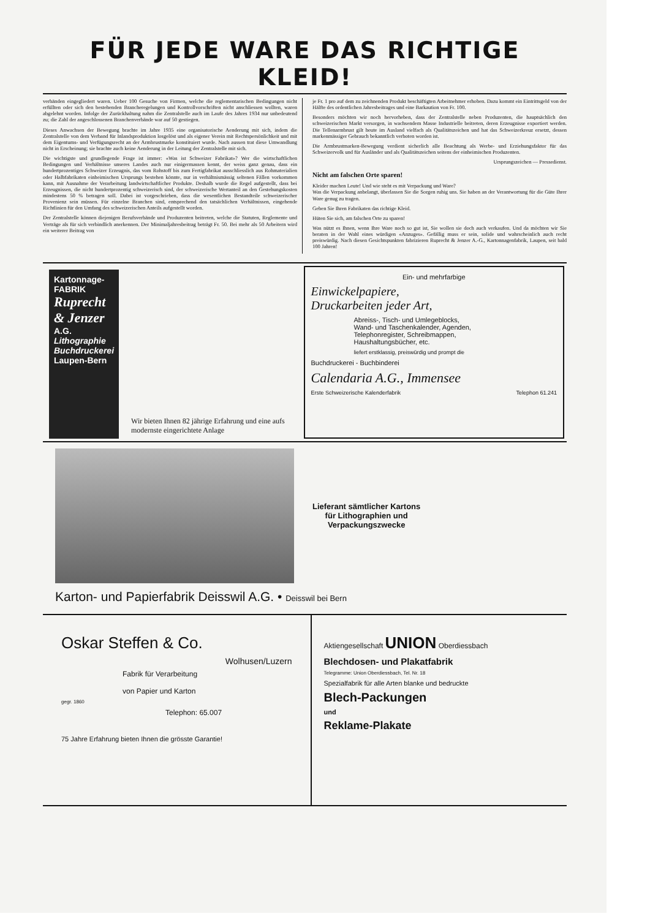FÜR JEDE WARE DAS RICHTIGE KLEID!
verbänden eingegliedert waren. Ueber 100 Gesuche von Firmen, welche die reglementarischen Bedingungen nicht erfüllten oder sich den bestehenden Brancheregelungen und Kontrollvorschriften nicht anschliessen wollten, waren abgelehnt worden. Infolge der Zurückhaltung nahm die Zentralstelle auch im Laufe des Jahres 1934 nur unbedeutend zu; die Zahl der angeschlossenen Branchenverbände war auf 50 gestiegen.
Dieses Anwachsen der Bewegung brachte im Jahre 1935 eine organisatorische Aenderung mit sich, indem die Zentralstelle von dem Verband für Inlandsproduktion losgelöst und als eigener Verein mit Rechtspersönlichkeit und mit dem Eigentums- und Verfügungsrecht an der Armbrustmarke konstituiert wurde. Nach aussen trat diese Umwandlung nicht in Erscheinung; sie brachte auch keine Aenderung in der Leitung der Zentralstelle mit sich.
Die wichtigste und grundlegende Frage ist immer: «Was ist Schweizer Fabrikat»? Wer die wirtschaftlichen Bedingungen und Verhältnisse unseres Landes auch nur einigermassen kennt, der weiss ganz genau, dass ein hundertprozentiges Schweizer Erzeugnis, das vom Rohstoff bis zum Fertigfabrikat ausschliesslich aus Rohmaterialien oder Halbfabrikaten einheimischen Ursprungs bestehen könnte, nur in verhältnismässig seltenen Fällen vorkommen kann, mit Ausnahme der Verarbeitung landwirtschaftlicher Produkte. Deshalb wurde die Regel aufgestellt, dass bei Erzeugnissen, die nicht hundertprozentig schweizerisch sind, der schweizerische Wertanteil an den Gestehungskosten mindestens 50 % betragen soll. Dabei ist vorgeschrieben, dass die wesentlichen Bestandteile schweizerischer Provenienz sein müssen. Für einzelne Branchen sind, entsprechend den tatsächlichen Verhältnissen, eingehende Richtlinien für den Umfang des schweizerischen Anteils aufgestellt worden.
Der Zentralstelle können diejenigen Berufsverbände und Produzenten beitreten, welche die Statuten, Reglemente und Verträge als für sich verbindlich anerkennen. Der Minimaljahresbeitrag beträgt Fr. 50. Bei mehr als 50 Arbeitern wird ein weiterer Beitrag von
je Fr. 1 pro auf dem zu zeichnenden Produkt beschäftigten Arbeitnehmer erhoben. Dazu kommt ein Eintrittsgeld von der Hälfte des ordentlichen Jahresbeitrages und eine Barkaution von Fr. 100.
Besonders möchten wir noch hervorheben, dass der Zentralstelle neben Produzenten, die hauptsächlich den schweizerischen Markt versorgen, in wachsendem Masse Industrielle beitreten, deren Erzeugnisse exportiert werden. Die Tellenarmbrust gilt heute im Ausland vielfach als Qualitätszeichen und hat das Schweizerkreuz ersetzt, dessen markenmässiger Gebrauch bekanntlich verboten worden ist.
Die Armbrustmarken-Bewegung verdient sicherlich alle Beachtung als Werbe- und Erziehungsfaktor für das Schweizervolk und für Ausländer und als Qualitätszeichen seitens der einheimischen Produzenten.
Ursprungszeichen — Pressedienst.
Nicht am falschen Orte sparen!
Kleider machen Leute! Und wie steht es mit Verpackung und Ware?
Was die Verpackung anbelangt, überlassen Sie die Sorgen ruhig uns. Sie haben an der Verantwortung für die Güte Ihrer Ware genug zu tragen.
Geben Sie Ihren Fabrikaten das richtige Kleid.
Hüten Sie sich, am falschen Orte zu sparen!
Was nützt es Ihnen, wenn Ihre Ware noch so gut ist, Sie wollen sie doch auch verkaufen. Und da möchten wir Sie beraten in der Wahl eines würdigen «Anzuges». Gefällig muss er sein, solide und wahrscheinlich auch recht preiswürdig. Nach diesen Gesichtspunkten fabrizieren Ruprecht & Jenzer A.-G., Kartonnagenfabrik, Laupen, seit bald 100 Jahren!
Kartonnage-FABRIK
Ruprecht & Jenzer A.G.
Lithographie Buchdruckerei
Laupen-Bern
Wir bieten Ihnen 82 jährige Erfahrung und eine aufs modernste eingerichtete Anlage
Ein- und mehrfarbige
Einwickelpapiere,
Druckarbeiten jeder Art,
Abreiss-, Tisch- und Umlegeblocks,
Wand- und Taschenkalender, Agenden,
Telephonregister, Schreibmappen,
Haushaltungsbücher, etc.
liefert erstklassig, preiswürdig und prompt die
Buchdruckerei - Buchbinderei
Calendaria A.G., Immensee
Erste Schweizerische Kalenderfabrik Telephon 61.241
Lieferant sämtlicher Kartons
für Lithographien und
Verpackungszwecke
Karton- und Papierfabrik Deisswil A.G. • Deisswil bei Bern
Oskar Steffen & Co.
Wolhusen/Luzern
Fabrik für Verarbeitung
von Papier und Karton
gegr. 1860
Telephon: 65.007
75 Jahre Erfahrung bieten Ihnen die grösste Garantie!
Aktiengesellschaft UNION Oberdiessbach
Blechdosen- und Plakatfabrik
Telegramme: Union Oberdiessbach, Tel. Nr. 18
Spezialfabrik für alle Arten blanke und bedruckte
Blech-Packungen
und
Reklame-Plakate